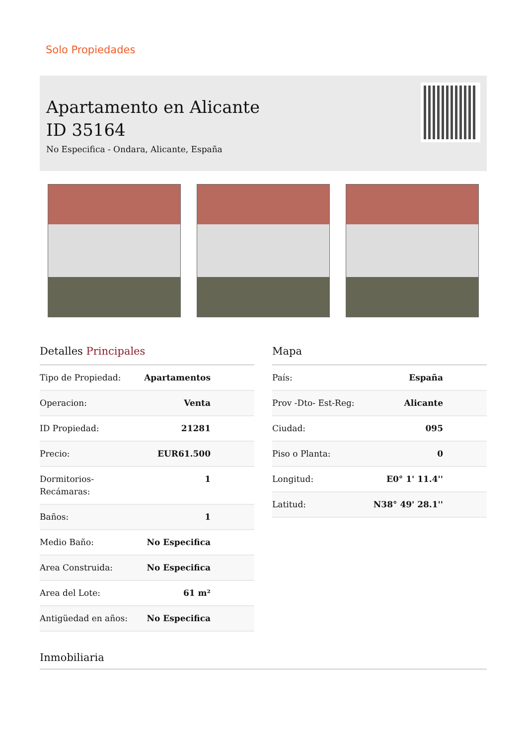Solo Propiedades
Apartamento en Alicante
ID 35164
No Especifica - Ondara, Alicante, España
Detalles Principales
| Tipo de Propiedad: | Apartamentos |
| Operacion: | Venta |
| ID Propiedad: | 21281 |
| Precio: | EUR61.500 |
| Dormitorios-Recámaras: | 1 |
| Baños: | 1 |
| Medio Baño: | No Especifica |
| Area Construida: | No Especifica |
| Area del Lote: | 61 m² |
| Antigüedad en años: | No Especifica |
Mapa
| País: | España |
| Prov -Dto- Est-Reg: | Alicante |
| Ciudad: | 095 |
| Piso o Planta: | 0 |
| Longitud: | E0° 1' 11.4'' |
| Latitud: | N38° 49' 28.1'' |
Inmobiliaria